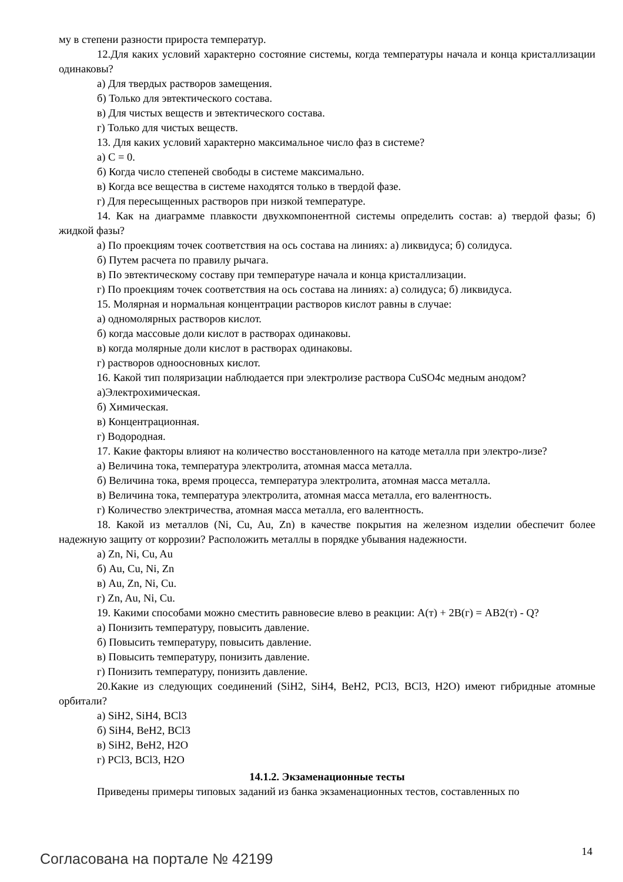му в степени разности прироста температур.
12.Для каких условий характерно состояние системы, когда температуры начала и конца кристаллизации одинаковы?
а) Для твердых растворов замещения.
б) Только для эвтектического состава.
в) Для чистых веществ и эвтектического состава.
г) Только для чистых веществ.
13. Для каких условий характерно максимальное число фаз в системе?
а) С = 0.
б) Когда число степеней свободы в системе максимально.
в) Когда все вещества в системе находятся только в твердой фазе.
г) Для пересыщенных растворов при низкой температуре.
14. Как на диаграмме плавкости двухкомпонентной системы определить состав: а) твердой фазы; б) жидкой фазы?
а) По проекциям точек соответствия на ось состава на линиях: а) ликвидуса; б) солидуса.
б) Путем расчета по правилу рычага.
в) По эвтектическому составу при температуре начала и конца кристаллизации.
г) По проекциям точек соответствия на ось состава на линиях: а) солидуса; б) ликвидуса.
15. Молярная и нормальная концентрации растворов кислот равны в случае:
а) одномолярных растворов кислот.
б) когда массовые доли кислот в растворах одинаковы.
в) когда молярные доли кислот в растворах одинаковы.
г) растворов одноосновных кислот.
16. Какой тип поляризации наблюдается при электролизе раствора CuSO4с медным анодом?
а)Электрохимическая.
б) Химическая.
в) Концентрационная.
г) Водородная.
17. Какие факторы влияют на количество восстановленного на катоде металла при электро-лизе?
а) Величина тока, температура электролита, атомная масса металла.
б) Величина тока, время процесса, температура электролита, атомная масса металла.
в) Величина тока, температура электролита, атомная масса металла, его валентность.
г) Количество электричества, атомная масса металла, его валентность.
18. Какой из металлов (Ni, Cu, Au, Zn) в качестве покрытия на железном изделии обеспечит более надежную защиту от коррозии? Расположить металлы в порядке убывания надежности.
а) Zn, Ni, Cu, Au
б) Au, Cu, Ni, Zn
в) Au, Zn, Ni, Cu.
г) Zn, Au, Ni, Cu.
19. Какими способами можно сместить равновесие влево в реакции: А(т) + 2В(г) = АВ2(т) - Q?
а) Понизить температуру, повысить давление.
б) Повысить температуру, повысить давление.
в) Повысить температуру, понизить давление.
г) Понизить температуру, понизить давление.
20.Какие из следующих соединений (SiH2, SiH4, BeH2, PCl3, BCl3, H2O) имеют гибридные атомные орбитали?
а) SiH2, SiH4, BCl3
б) SiH4, BeH2, BCl3
в) SiH2, BeH2, H2O
г) PCl3, BCl3, H2O
14.1.2. Экзаменационные тесты
Приведены примеры типовых заданий из банка экзаменационных тестов, составленных по
Согласована на портале № 42199 14